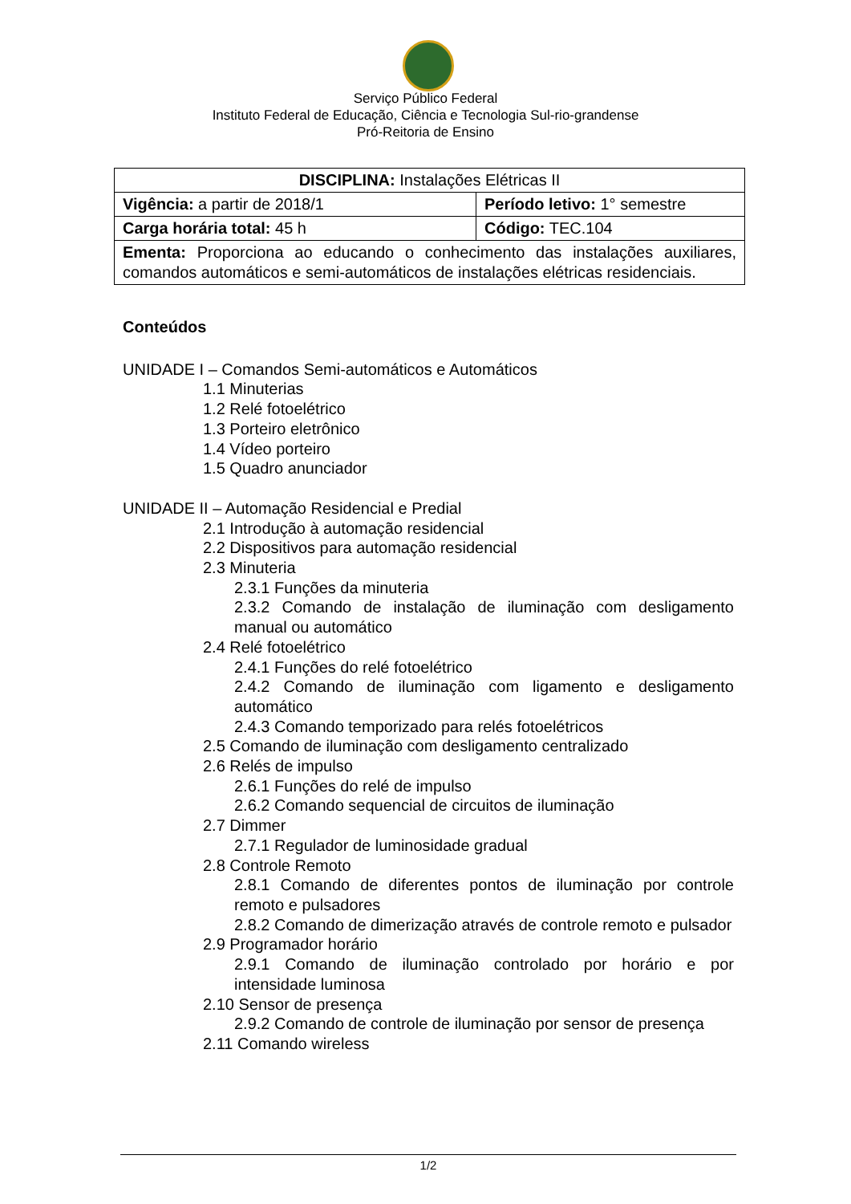Serviço Público Federal
Instituto Federal de Educação, Ciência e Tecnologia Sul-rio-grandense
Pró-Reitoria de Ensino
| DISCIPLINA: Instalações Elétricas II | |
| Vigência: a partir de 2018/1 | Período letivo: 1° semestre |
| Carga horária total: 45 h | Código: TEC.104 |
| Ementa: Proporciona ao educando o conhecimento das instalações auxiliares, comandos automáticos e semi-automáticos de instalações elétricas residenciais. | |
Conteúdos
UNIDADE I – Comandos Semi-automáticos e Automáticos
1.1 Minuterias
1.2 Relé fotoelétrico
1.3 Porteiro eletrônico
1.4 Vídeo porteiro
1.5 Quadro anunciador
UNIDADE II – Automação Residencial e Predial
2.1 Introdução à automação residencial
2.2 Dispositivos para automação residencial
2.3 Minuteria
2.3.1 Funções da minuteria
2.3.2 Comando de instalação de iluminação com desligamento manual ou automático
2.4 Relé fotoelétrico
2.4.1 Funções do relé fotoelétrico
2.4.2 Comando de iluminação com ligamento e desligamento automático
2.4.3 Comando temporizado para relés fotoelétricos
2.5 Comando de iluminação com desligamento centralizado
2.6 Relés de impulso
2.6.1 Funções do relé de impulso
2.6.2 Comando sequencial de circuitos de iluminação
2.7 Dimmer
2.7.1 Regulador de luminosidade gradual
2.8 Controle Remoto
2.8.1 Comando de diferentes pontos de iluminação por controle remoto e pulsadores
2.8.2 Comando de dimerização através de controle remoto e pulsador
2.9 Programador horário
2.9.1 Comando de iluminação controlado por horário e por intensidade luminosa
2.10 Sensor de presença
2.9.2 Comando de controle de iluminação por sensor de presença
2.11 Comando wireless
1/2